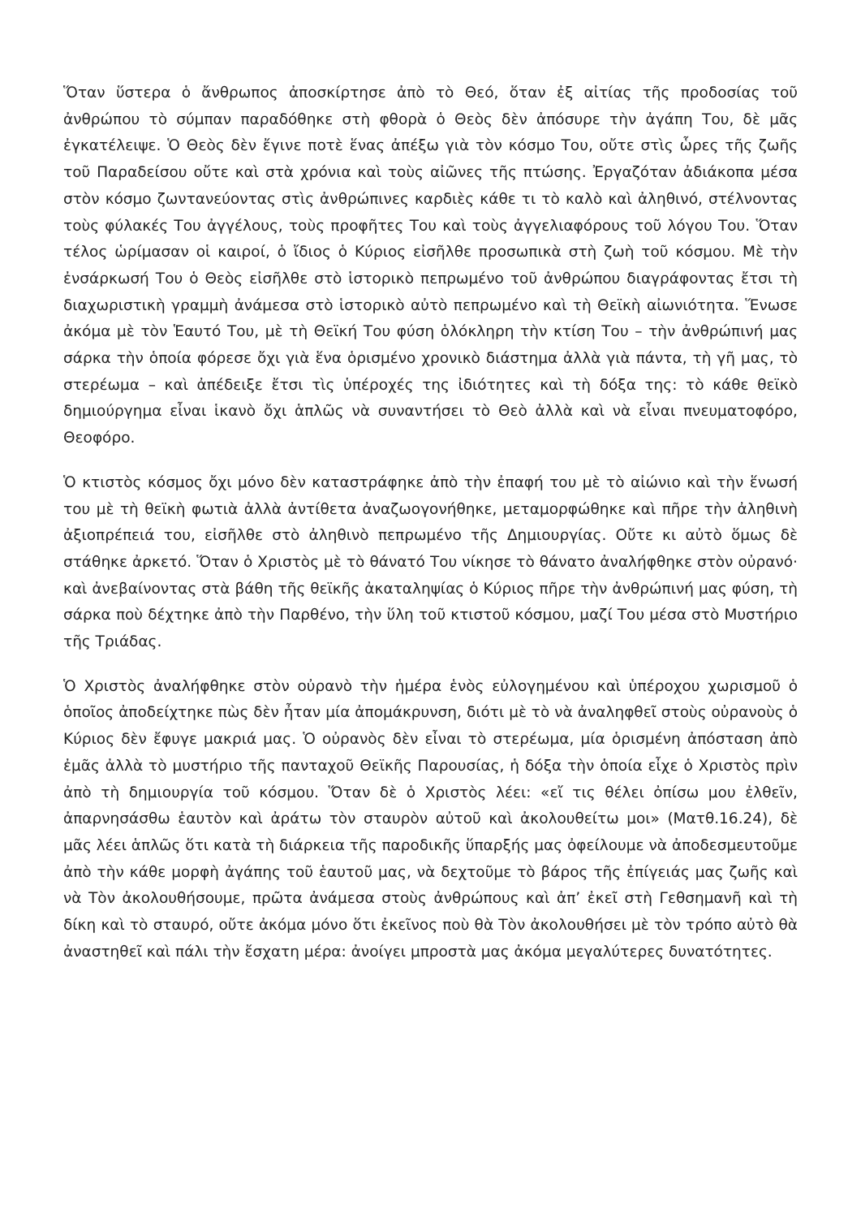Ὅταν ὕστερα ὁ ἄνθρωπος ἀποσκίρτησε ἀπὸ τὸ Θεό, ὅταν ἐξ αἰτίας τῆς προδοσίας τοῦ ἀνθρώπου τὸ σύμπαν παραδόθηκε στὴ φθορὰ ὁ Θεὸς δὲν ἀπόσυρε τὴν ἀγάπη Του, δὲ μᾶς ἐγκατέλειψε. Ὁ Θεὸς δὲν ἔγινε ποτὲ ἕνας ἀπέξω γιὰ τὸν κόσμο Του, οὔτε στὶς ὧρες τῆς ζωῆς τοῦ Παραδείσου οὔτε καὶ στὰ χρόνια καὶ τοὺς αἰῶνες τῆς πτώσης. Ἐργαζόταν ἀδιάκοπα μέσα στὸν κόσμο ζωντανεύοντας στὶς ἀνθρώπινες καρδιὲς κάθε τι τὸ καλὸ καὶ ἀληθινό, στέλνοντας τοὺς φύλακές Του ἀγγέλους, τοὺς προφῆτες Του καὶ τοὺς ἀγγελιαφόρους τοῦ λόγου Του. Ὅταν τέλος ὡρίμασαν οἱ καιροί, ὁ ἴδιος ὁ Κύριος εἰσῆλθε προσωπικὰ στὴ ζωὴ τοῦ κόσμου. Μὲ τὴν ἐνσάρκωσή Του ὁ Θεὸς εἰσῆλθε στὸ ἱστορικὸ πεπρωμένο τοῦ ἀνθρώπου διαγράφοντας ἔτσι τὴ διαχωριστικὴ γραμμὴ ἀνάμεσα στὸ ἱστορικὸ αὐτὸ πεπρωμένο καὶ τὴ Θεϊκὴ αἰωνιότητα. Ἕνωσε ἀκόμα μὲ τὸν Ἑαυτό Του, μὲ τὴ Θεϊκή Του φύση ὁλόκληρη τὴν κτίση Του – τὴν ἀνθρώπινή μας σάρκα τὴν ὁποία φόρεσε ὄχι γιὰ ἕνα ὁρισμένο χρονικὸ διάστημα ἀλλὰ γιὰ πάντα, τὴ γῆ μας, τὸ στερέωμα – καὶ ἀπέδειξε ἔτσι τὶς ὑπέροχές της ἰδιότητες καὶ τὴ δόξα της: τὸ κάθε θεϊκὸ δημιούργημα εἶναι ἱκανὸ ὄχι ἁπλῶς νὰ συναντήσει τὸ Θεὸ ἀλλὰ καὶ νὰ εἶναι πνευματοφόρο, Θεοφόρο.
Ὁ κτιστὸς κόσμος ὄχι μόνο δὲν καταστράφηκε ἀπὸ τὴν ἐπαφή του μὲ τὸ αἰώνιο καὶ τὴν ἕνωσή του μὲ τὴ θεϊκὴ φωτιὰ ἀλλὰ ἀντίθετα ἀναζωογονήθηκε, μεταμορφώθηκε καὶ πῆρε τὴν ἀληθινὴ ἀξιοπρέπειά του, εἰσῆλθε στὸ ἀληθινὸ πεπρωμένο τῆς Δημιουργίας. Οὔτε κι αὐτὸ ὅμως δὲ στάθηκε ἀρκετό. Ὅταν ὁ Χριστὸς μὲ τὸ θάνατό Του νίκησε τὸ θάνατο ἀναλήφθηκε στὸν οὐρανό· καὶ ἀνεβαίνοντας στὰ βάθη τῆς θεϊκῆς ἀκαταληψίας ὁ Κύριος πῆρε τὴν ἀνθρώπινή μας φύση, τὴ σάρκα ποὺ δέχτηκε ἀπὸ τὴν Παρθένο, τὴν ὕλη τοῦ κτιστοῦ κόσμου, μαζί Του μέσα στὸ Μυστήριο τῆς Τριάδας.
Ὁ Χριστὸς ἀναλήφθηκε στὸν οὐρανὸ τὴν ἡμέρα ἑνὸς εὐλογημένου καὶ ὑπέροχου χωρισμοῦ ὁ ὁποῖος ἀποδείχτηκε πὼς δὲν ἦταν μία ἀπομάκρυνση, διότι μὲ τὸ νὰ ἀναληφθεῖ στοὺς οὐρανοὺς ὁ Κύριος δὲν ἔφυγε μακριά μας. Ὁ οὐρανὸς δὲν εἶναι τὸ στερέωμα, μία ὁρισμένη ἀπόσταση ἀπὸ ἐμᾶς ἀλλὰ τὸ μυστήριο τῆς πανταχοῦ Θεϊκῆς Παρουσίας, ἡ δόξα τὴν ὁποία εἶχε ὁ Χριστὸς πρὶν ἀπὸ τὴ δημιουργία τοῦ κόσμου. Ὅταν δὲ ὁ Χριστὸς λέει: «εἴ τις θέλει ὀπίσω μου ἐλθεῖν, ἀπαρνησάσθω ἑαυτὸν καὶ ἀράτω τὸν σταυρὸν αὐτοῦ καὶ ἀκολουθείτω μοι» (Ματθ.16.24), δὲ μᾶς λέει ἁπλῶς ὅτι κατὰ τὴ διάρκεια τῆς παροδικῆς ὕπαρξής μας ὀφείλουμε νὰ ἀποδεσμευτοῦμε ἀπὸ τὴν κάθε μορφὴ ἀγάπης τοῦ ἑαυτοῦ μας, νὰ δεχτοῦμε τὸ βάρος τῆς ἐπίγειάς μας ζωῆς καὶ νὰ Τὸν ἀκολουθήσουμε, πρῶτα ἀνάμεσα στοὺς ἀνθρώπους καὶ ἀπ’ ἐκεῖ στὴ Γεθσημανῆ καὶ τὴ δίκη καὶ τὸ σταυρό, οὔτε ἀκόμα μόνο ὅτι ἐκεῖνος ποὺ θὰ Τὸν ἀκολουθήσει μὲ τὸν τρόπο αὐτὸ θὰ ἀναστηθεῖ καὶ πάλι τὴν ἔσχατη μέρα: ἀνοίγει μπροστὰ μας ἀκόμα μεγαλύτερες δυνατότητες.